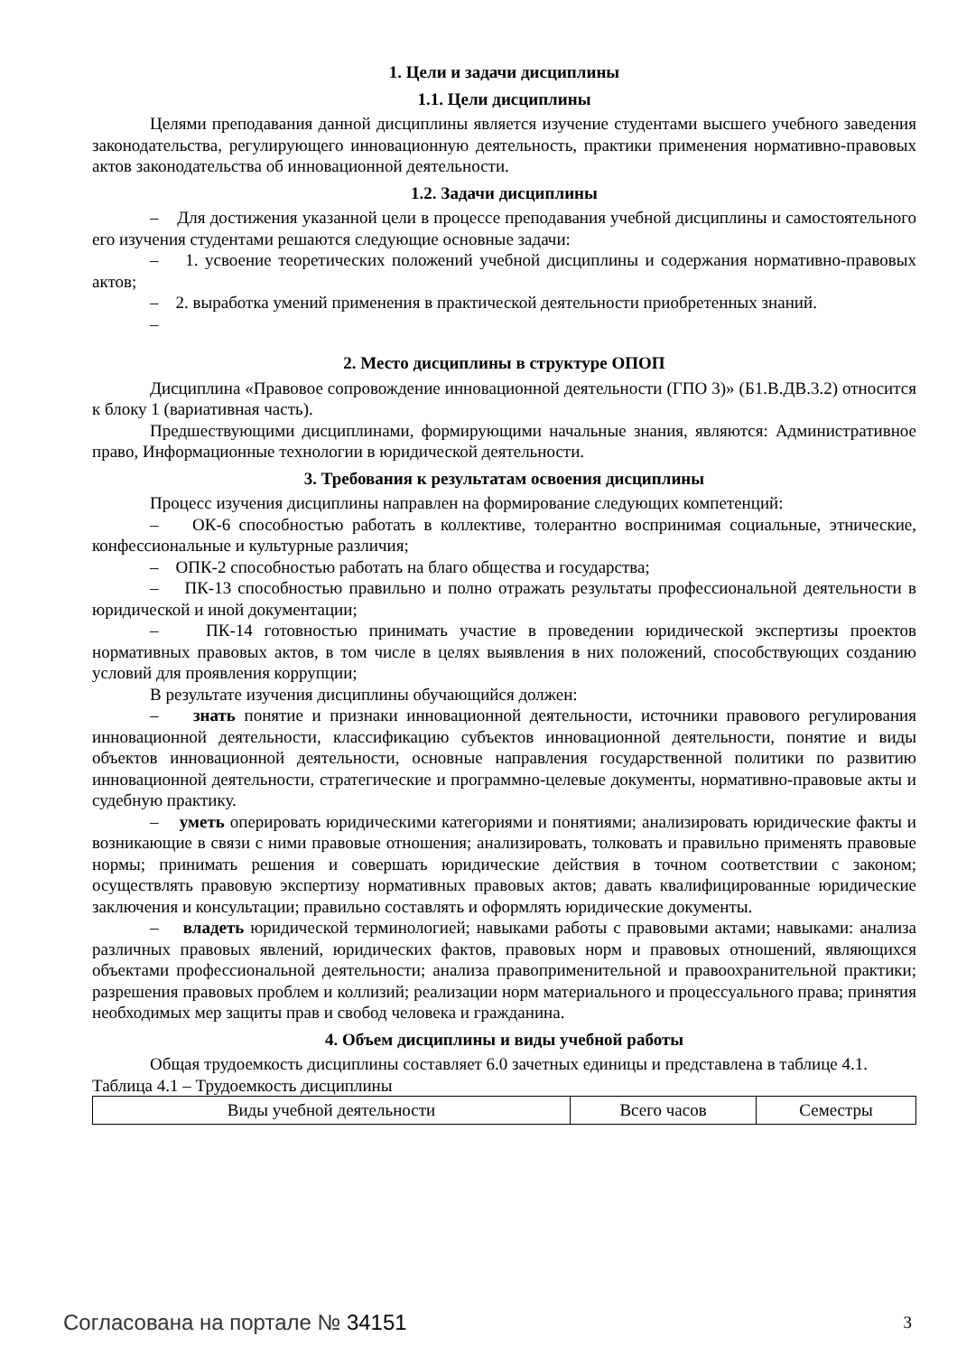1. Цели и задачи дисциплины
1.1. Цели дисциплины
Целями преподавания данной дисциплины является изучение студентами высшего учебного заведения законодательства, регулирующего инновационную деятельность, практики применения нормативно-правовых актов законодательства об инновационной деятельности.
1.2. Задачи дисциплины
– Для достижения указанной цели в процессе преподавания учебной дисциплины и самостоятельного его изучения студентами решаются следующие основные задачи:
– 1. усвоение теоретических положений учебной дисциплины и содержания нормативно-правовых актов;
– 2. выработка умений применения в практической деятельности приобретенных знаний.
–
2. Место дисциплины в структуре ОПОП
Дисциплина «Правовое сопровождение инновационной деятельности (ГПО 3)» (Б1.В.ДВ.3.2) относится к блоку 1 (вариативная часть).
Предшествующими дисциплинами, формирующими начальные знания, являются: Административное право, Информационные технологии в юридической деятельности.
3. Требования к результатам освоения дисциплины
Процесс изучения дисциплины направлен на формирование следующих компетенций:
– ОК-6 способностью работать в коллективе, толерантно воспринимая социальные, этнические, конфессиональные и культурные различия;
– ОПК-2 способностью работать на благо общества и государства;
– ПК-13 способностью правильно и полно отражать результаты профессиональной деятельности в юридической и иной документации;
– ПК-14 готовностью принимать участие в проведении юридической экспертизы проектов нормативных правовых актов, в том числе в целях выявления в них положений, способствующих созданию условий для проявления коррупции;
В результате изучения дисциплины обучающийся должен:
– знать понятие и признаки инновационной деятельности, источники правового регулирования инновационной деятельности, классификацию субъектов инновационной деятельности, понятие и виды объектов инновационной деятельности, основные направления государственной политики по развитию инновационной деятельности, стратегические и программно-целевые документы, нормативно-правовые акты и судебную практику.
– уметь оперировать юридическими категориями и понятиями; анализировать юридические факты и возникающие в связи с ними правовые отношения; анализировать, толковать и правильно применять правовые нормы; принимать решения и совершать юридические действия в точном соответствии с законом; осуществлять правовую экспертизу нормативных правовых актов; давать квалифицированные юридические заключения и консультации; правильно составлять и оформлять юридические документы.
– владеть юридической терминологией; навыками работы с правовыми актами; навыками: анализа различных правовых явлений, юридических фактов, правовых норм и правовых отношений, являющихся объектами профессиональной деятельности; анализа правоприменительной и правоохранительной практики; разрешения правовых проблем и коллизий; реализации норм материального и процессуального права; принятия необходимых мер защиты прав и свобод человека и гражданина.
4. Объем дисциплины и виды учебной работы
Общая трудоемкость дисциплины составляет 6.0 зачетных единицы и представлена в таблице 4.1.
Таблица 4.1 – Трудоемкость дисциплины
| Виды учебной деятельности | Всего часов | Семестры |
Согласована на портале № 34151 3